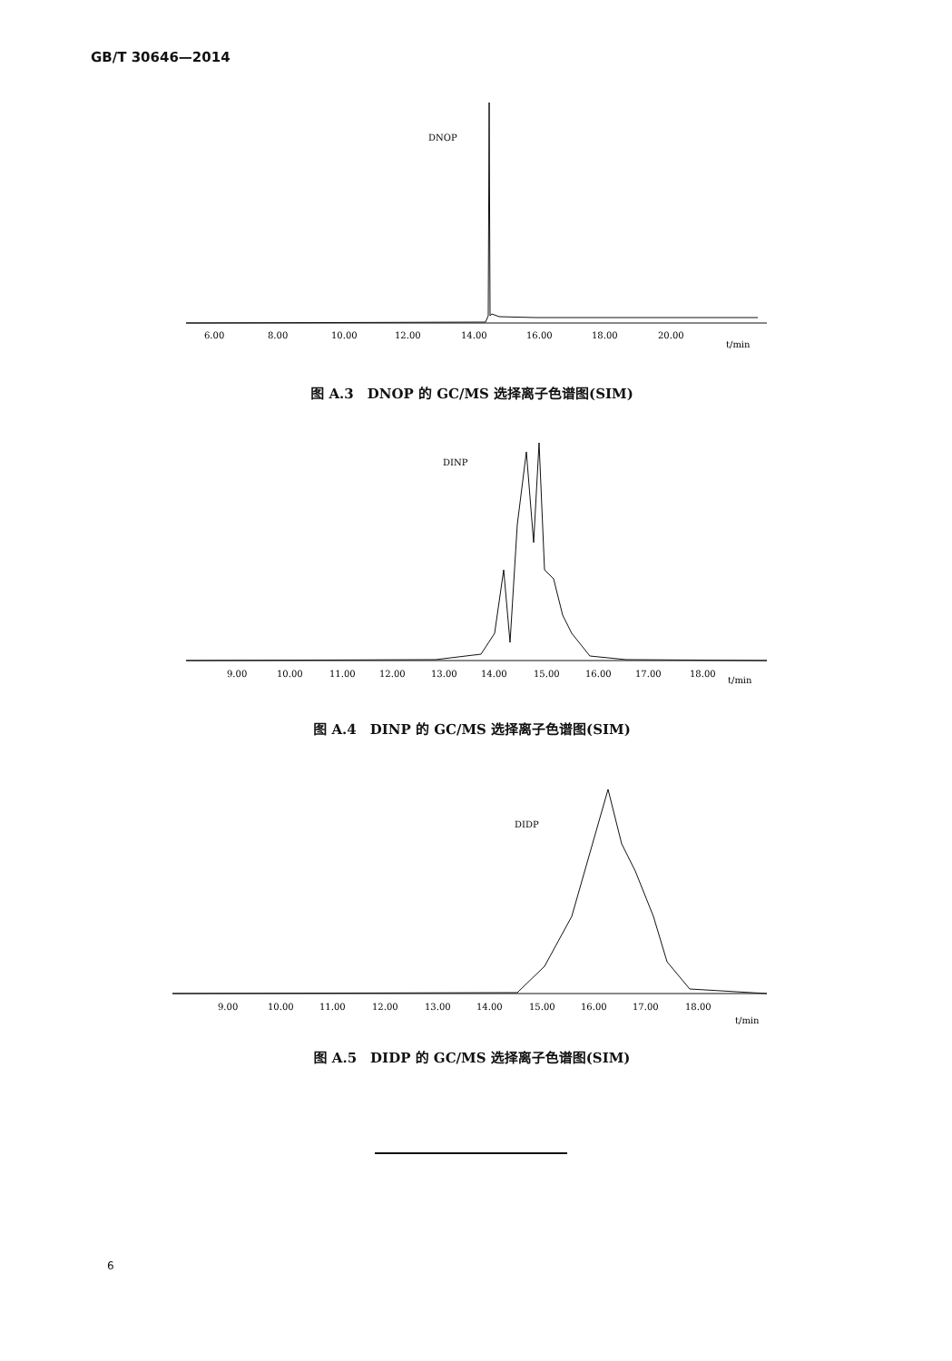GB/T 30646—2014
DNOP
6.00
8.00
10.00
12.00
14.00
16.00
18.00
20.00
t/min
图 A.3　DNOP 的 GC/MS 选择离子色谱图(SIM)
DINP
9.00
10.00
11.00
12.00
13.00
14.00
15.00
16.00
17.00
18.00
t/min
图 A.4　DINP 的 GC/MS 选择离子色谱图(SIM)
DIDP
9.00
10.00
11.00
12.00
13.00
14.00
15.00
16.00
17.00
18.00
t/min
图 A.5　DIDP 的 GC/MS 选择离子色谱图(SIM)
6